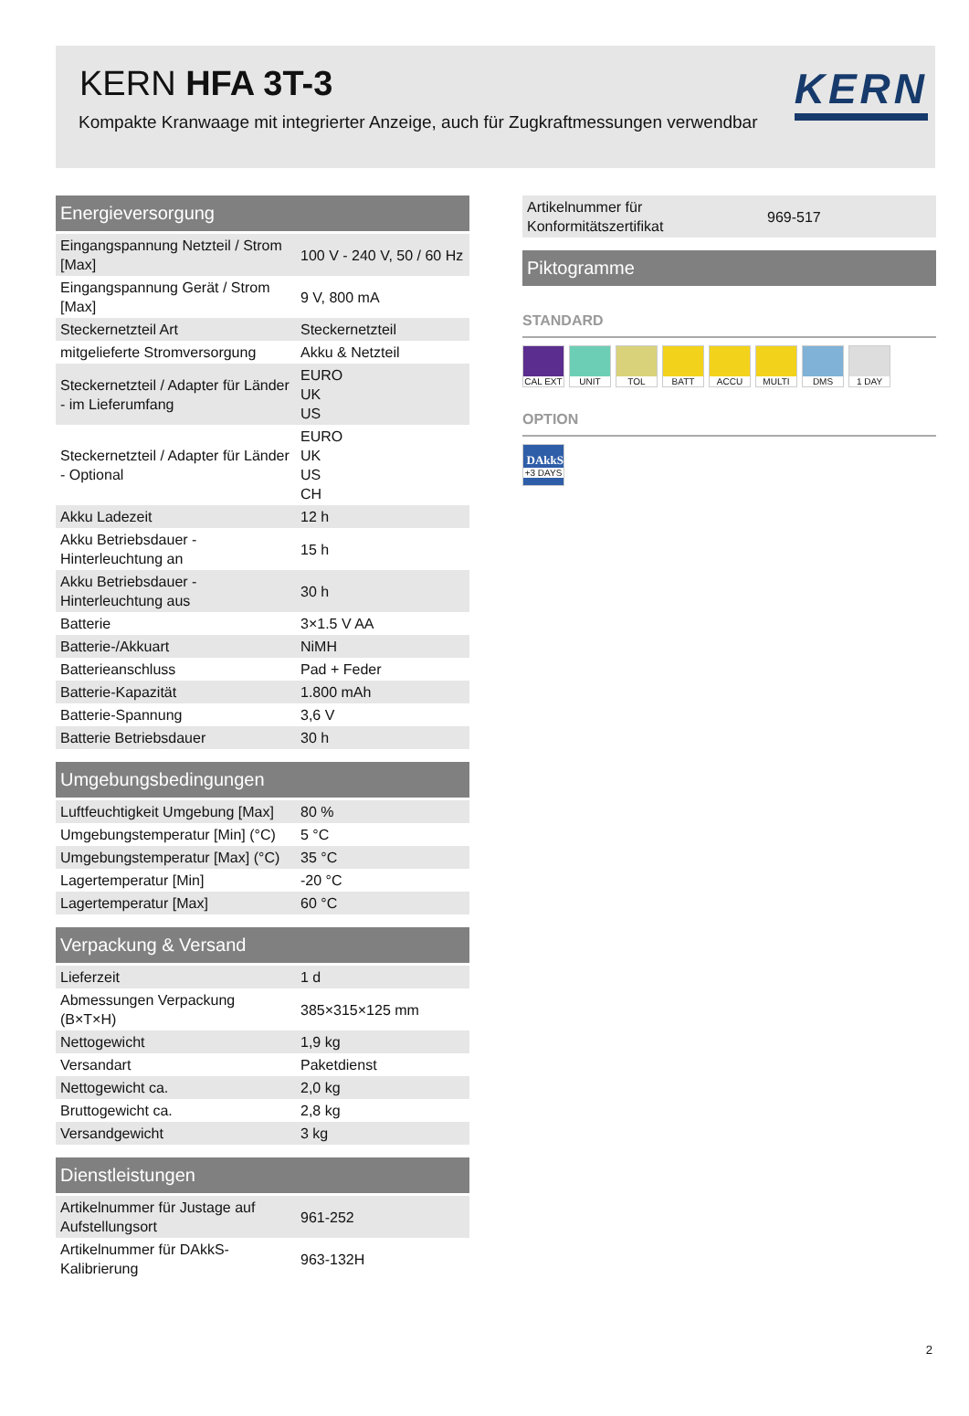KERN HFA 3T-3
Kompakte Kranwaage mit integrierter Anzeige, auch für Zugkraftmessungen verwendbar
KERN
| Energieversorgung | |
| --- | --- |
| Eingangspannung Netzteil / Strom [Max] | 100 V - 240 V, 50 / 60 Hz |
| Eingangspannung Gerät / Strom [Max] | 9 V, 800 mA |
| Steckernetzteil Art | Steckernetzteil |
| mitgelieferte Stromversorgung | Akku & Netzteil |
| Steckernetzteil / Adapter für Länder - im Lieferumfang | EURO UK US |
| Steckernetzteil / Adapter für Länder - Optional | EURO UK US CH |
| Akku Ladezeit | 12 h |
| Akku Betriebsdauer - Hinterleuchtung an | 15 h |
| Akku Betriebsdauer - Hinterleuchtung aus | 30 h |
| Batterie | 3×1.5 V AA |
| Batterie-/Akkuart | NiMH |
| Batterieanschluss | Pad + Feder |
| Batterie-Kapazität | 1.800 mAh |
| Batterie-Spannung | 3,6 V |
| Batterie Betriebsdauer | 30 h |
| Umgebungsbedingungen | |
| --- | --- |
| Luftfeuchtigkeit Umgebung [Max] | 80 % |
| Umgebungstemperatur [Min] (°C) | 5 °C |
| Umgebungstemperatur [Max] (°C) | 35 °C |
| Lagertemperatur [Min] | -20 °C |
| Lagertemperatur [Max] | 60 °C |
| Verpackung & Versand | |
| --- | --- |
| Lieferzeit | 1 d |
| Abmessungen Verpackung (B×T×H) | 385×315×125 mm |
| Nettogewicht | 1,9 kg |
| Versandart | Paketdienst |
| Nettogewicht ca. | 2,0 kg |
| Bruttogewicht ca. | 2,8 kg |
| Versandgewicht | 3 kg |
| Dienstleistungen | |
| --- | --- |
| Artikelnummer für Justage auf Aufstellungsort | 961-252 |
| Artikelnummer für DAkkS-Kalibrierung | 963-132H |
| Artikelnummer für Konformitätszertifikat | 969-517 |
| Piktogramme |
| --- |
STANDARD
CAL EXT UNIT TOL BATT ACCU MULTI DMS 1 DAY
OPTION
DAkkS
+3 DAYS
2